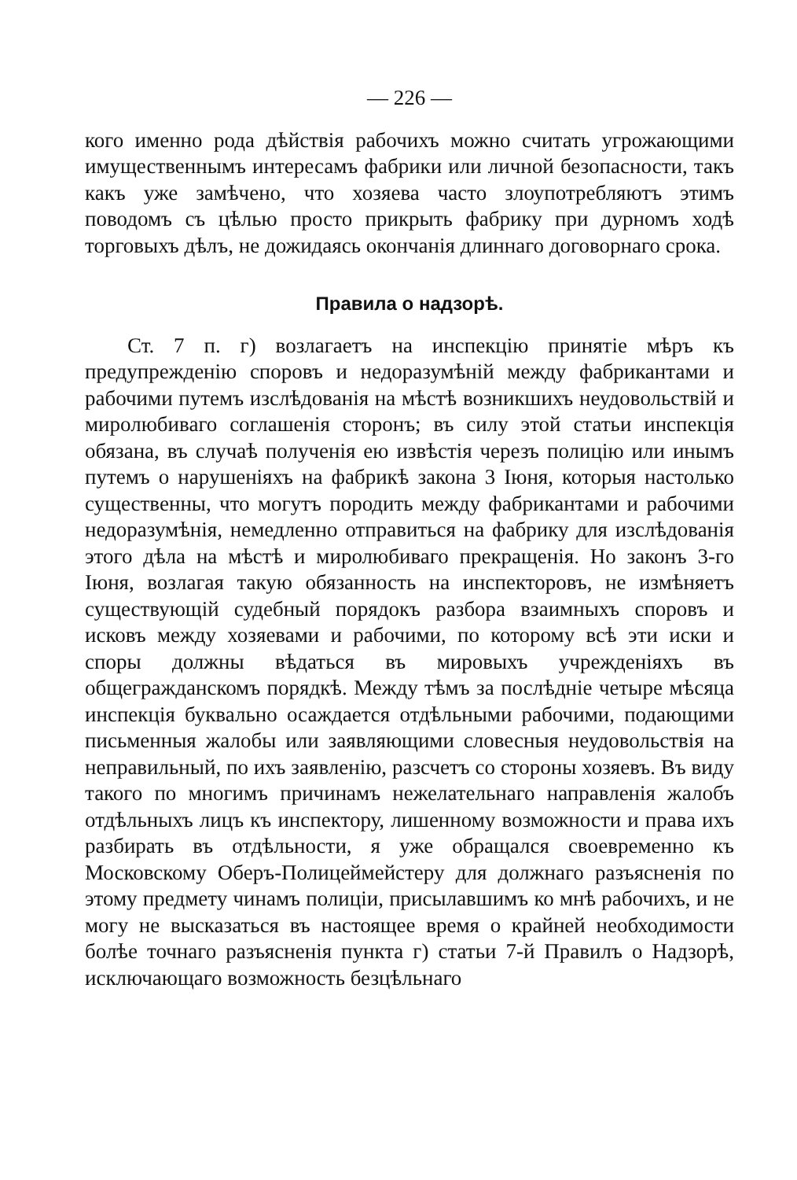— 226 —
кого именно рода дѣйствія рабочихъ можно считать угрожающими имущественнымъ интересамъ фабрики или личной безопасности, такъ какъ уже замѣчено, что хозяева часто злоупотребляютъ этимъ поводомъ съ цѣлью просто прикрыть фабрику при дурномъ ходѣ торговыхъ дѣлъ, не дожидаясь окончанія длиннаго договорнаго срока.
Правила о надзорѣ.
Ст. 7 п. г) возлагаетъ на инспекцію принятіе мѣръ къ предупрежденію споровъ и недоразумѣній между фабрикантами и рабочими путемъ изслѣдованія на мѣстѣ возникшихъ неудовольствій и миролюбиваго соглашенія сторонъ; въ силу этой статьи инспекція обязана, въ случаѣ полученія ею извѣстія черезъ полицію или инымъ путемъ о нарушеніяхъ на фабрикѣ закона 3 Іюня, которыя настолько существенны, что могутъ породить между фабрикантами и рабочими недоразумѣнія, немедленно отправиться на фабрику для изслѣдованія этого дѣла на мѣстѣ и миролюбиваго прекращенія. Но законъ 3-го Іюня, возлагая такую обязанность на инспекторовъ, не измѣняетъ существующій судебный порядокъ разбора взаимныхъ споровъ и исковъ между хозяевами и рабочими, по которому всѣ эти иски и споры должны вѣдаться въ мировыхъ учрежденіяхъ въ общегражданскомъ порядкѣ. Между тѣмъ за послѣдніе четыре мѣсяца инспекція буквально осаждается отдѣльными рабочими, подающими письменныя жалобы или заявляющими словесныя неудовольствія на неправильный, по ихъ заявленію, разсчетъ со стороны хозяевъ. Въ виду такого по многимъ причинамъ нежелательнаго направленія жалобъ отдѣльныхъ лицъ къ инспектору, лишенному возможности и права ихъ разбирать въ отдѣльности, я уже обращался своевременно къ Московскому Оберъ-Полицеймейстеру для должнаго разъясненія по этому предмету чинамъ полиціи, присылавшимъ ко мнѣ рабочихъ, и не могу не высказаться въ настоящее время о крайней необходимости болѣе точнаго разъясненія пункта г) статьи 7-й Правилъ о Надзорѣ, исключающаго возможность безцѣльнаго